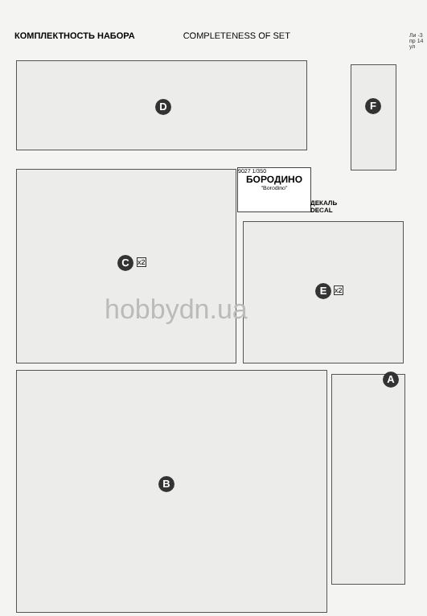КОМПЛЕКТНОСТЬ НАБОРА COMPLETENESS OF SET
Ли -3 пр 14 ул
D F
C x2
9027 1/350
БОРОДИНО
"Borodino"
ДЕКАЛЬ
DECAL
E x2
B
A
hobbydn.ua